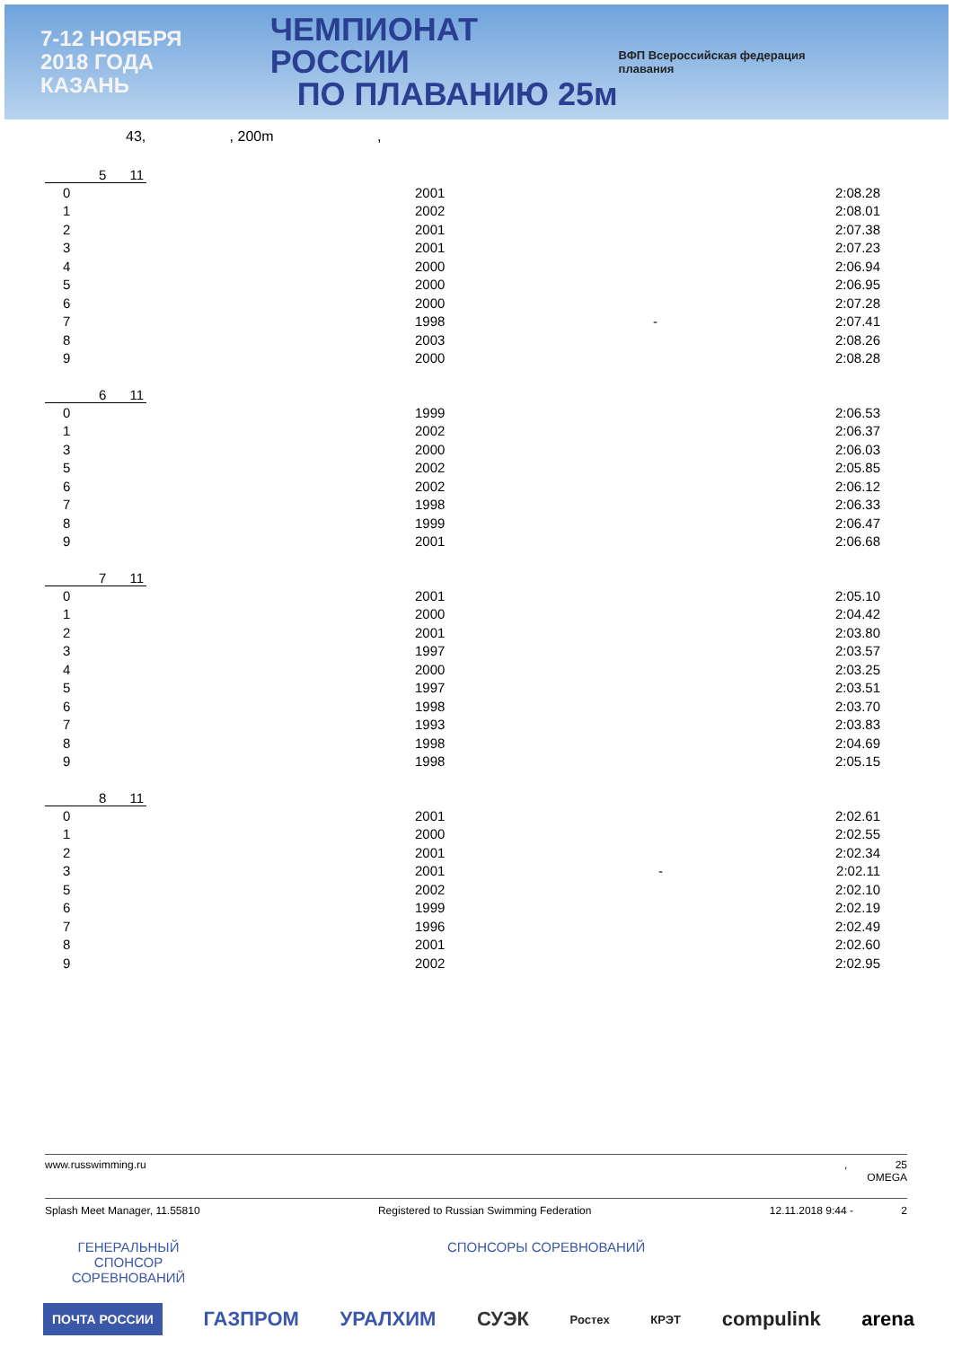7-12 НОЯБРЯ
2018 ГОДА
КАЗАНЬ
ЧЕМПИОНАТ РОССИИ
ПО ПЛАВАНИЮ 25м
ВФП Всероссийская федерация плавания
43, , 200m ,
5 11
| 0 | 2001 | | 2:08.28 |
| 1 | 2002 | | 2:08.01 |
| 2 | 2001 | | 2:07.38 |
| 3 | 2001 | | 2:07.23 |
| 4 | 2000 | | 2:06.94 |
| 5 | 2000 | | 2:06.95 |
| 6 | 2000 | | 2:07.28 |
| 7 | 1998 | - | 2:07.41 |
| 8 | 2003 | | 2:08.26 |
| 9 | 2000 | | 2:08.28 |
6 11
| 0 | 1999 | | 2:06.53 |
| 1 | 2002 | | 2:06.37 |
| 3 | 2000 | | 2:06.03 |
| 5 | 2002 | | 2:05.85 |
| 6 | 2002 | | 2:06.12 |
| 7 | 1998 | | 2:06.33 |
| 8 | 1999 | | 2:06.47 |
| 9 | 2001 | | 2:06.68 |
7 11
| 0 | 2001 | | 2:05.10 |
| 1 | 2000 | | 2:04.42 |
| 2 | 2001 | | 2:03.80 |
| 3 | 1997 | | 2:03.57 |
| 4 | 2000 | | 2:03.25 |
| 5 | 1997 | | 2:03.51 |
| 6 | 1998 | | 2:03.70 |
| 7 | 1993 | | 2:03.83 |
| 8 | 1998 | | 2:04.69 |
| 9 | 1998 | | 2:05.15 |
8 11
| 0 | 2001 | | 2:02.61 |
| 1 | 2000 | | 2:02.55 |
| 2 | 2001 | | 2:02.34 |
| 3 | 2001 | - | 2:02.11 |
| 5 | 2002 | | 2:02.10 |
| 6 | 1999 | | 2:02.19 |
| 7 | 1996 | | 2:02.49 |
| 8 | 2001 | | 2:02.60 |
| 9 | 2002 | | 2:02.95 |
www.russwimming.ru, 25
OMEGA
Splash Meet Manager, 11.55810 Registered to Russian Swimming Federation 12.11.2018 9:44 - 2
ГЕНЕРАЛЬНЫЙ СПОНСОР СОРЕВНОВАНИЙ
СПОНСОРЫ СОРЕВНОВАНИЙ
ПОЧТА РОССИИ ГАЗПРОМ УРАЛХИМ СУЭК Ростех КРЭТ compulink arena